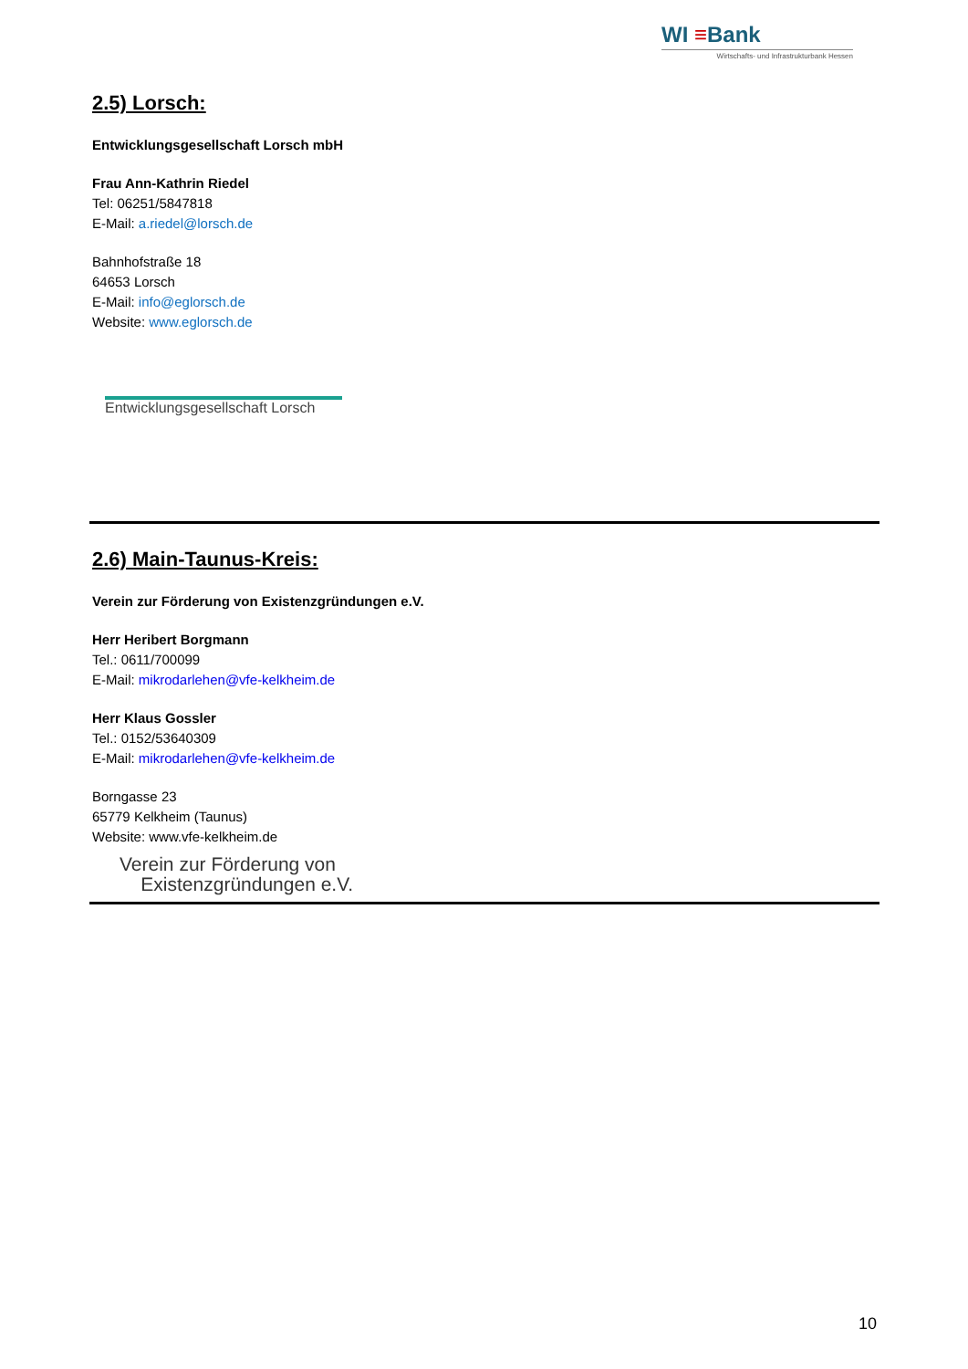WI ≡Bank
Wirtschafts- und Infrastrukturbank Hessen
2.5) Lorsch:
Entwicklungsgesellschaft Lorsch mbH
Frau Ann-Kathrin Riedel
Tel: 06251/5847818
E-Mail: a.riedel@lorsch.de
Bahnhofstraße 18
64653 Lorsch
E-Mail: info@eglorsch.de
Website: www.eglorsch.de
Entwicklungsgesellschaft Lorsch
2.6) Main-Taunus-Kreis:
Verein zur Förderung von Existenzgründungen e.V.
Herr Heribert Borgmann
Tel.: 0611/700099
E-Mail: mikrodarlehen@vfe-kelkheim.de
Herr Klaus Gossler
Tel.: 0152/53640309
E-Mail: mikrodarlehen@vfe-kelkheim.de
Borngasse 23
65779 Kelkheim (Taunus)
Website: www.vfe-kelkheim.de
Verein zur Förderung von
Existenzgründungen e.V.
10